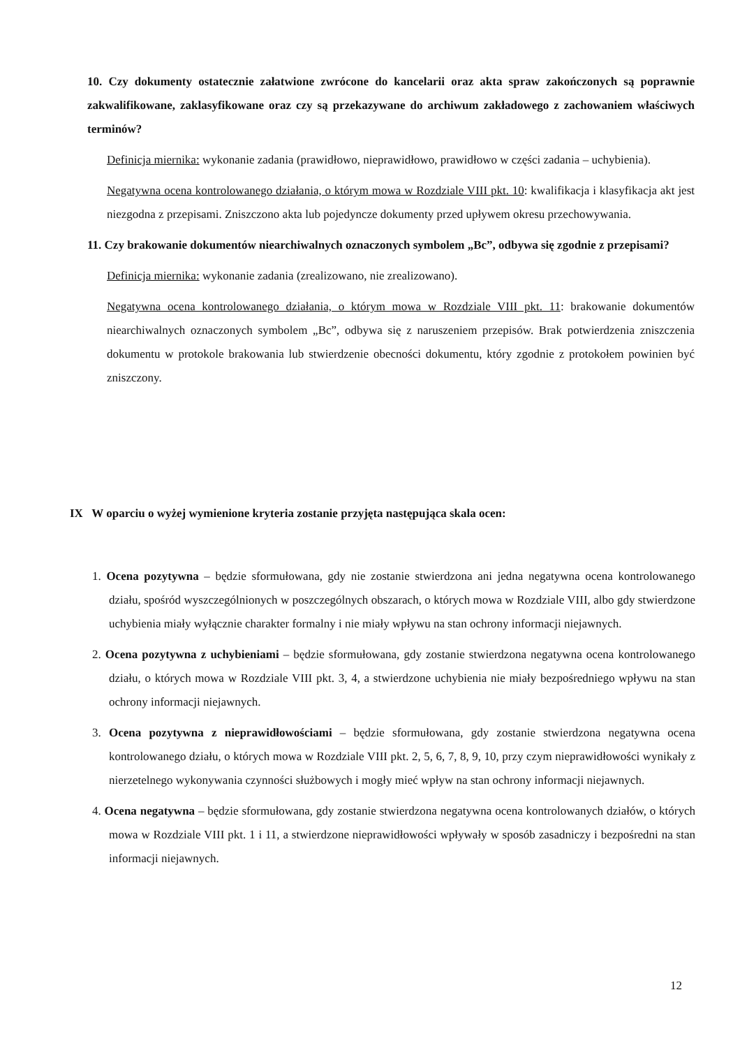10. Czy dokumenty ostatecznie załatwione zwrócone do kancelarii oraz akta spraw zakończonych są poprawnie zakwalifikowane, zaklasyfikowane oraz czy są przekazywane do archiwum zakładowego z zachowaniem właściwych terminów?
Definicja miernika: wykonanie zadania (prawidłowo, nieprawidłowo, prawidłowo w części zadania – uchybienia).
Negatywna ocena kontrolowanego działania, o którym mowa w Rozdziale VIII pkt. 10: kwalifikacja i klasyfikacja akt jest niezgodna z przepisami. Zniszczono akta lub pojedyncze dokumenty przed upływem okresu przechowywania.
11. Czy brakowanie dokumentów niearchiwalnych oznaczonych symbolem „Bc”, odbywa się zgodnie z przepisami?
Definicja miernika: wykonanie zadania (zrealizowano, nie zrealizowano).
Negatywna ocena kontrolowanego działania, o którym mowa w Rozdziale VIII pkt. 11: brakowanie dokumentów niearchiwalnych oznaczonych symbolem „Bc”, odbywa się z naruszeniem przepisów. Brak potwierdzenia zniszczenia dokumentu w protokole brakowania lub stwierdzenie obecności dokumentu, który zgodnie z protokołem powinien być zniszczony.
IX W oparciu o wyżej wymienione kryteria zostanie przyjęta następująca skala ocen:
1. Ocena pozytywna – będzie sformułowana, gdy nie zostanie stwierdzona ani jedna negatywna ocena kontrolowanego działu, spośród wyszczególnionych w poszczególnych obszarach, o których mowa w Rozdziale VIII, albo gdy stwierdzone uchybienia miały wyłącznie charakter formalny i nie miały wpływu na stan ochrony informacji niejawnych.
2. Ocena pozytywna z uchybieniami – będzie sformułowana, gdy zostanie stwierdzona negatywna ocena kontrolowanego działu, o których mowa w Rozdziale VIII pkt. 3, 4, a stwierdzone uchybienia nie miały bezpośredniego wpływu na stan ochrony informacji niejawnych.
3. Ocena pozytywna z nieprawidłowościami – będzie sformułowana, gdy zostanie stwierdzona negatywna ocena kontrolowanego działu, o których mowa w Rozdziale VIII pkt. 2, 5, 6, 7, 8, 9, 10, przy czym nieprawidłowości wynikały z nierzetelnego wykonywania czynności służbowych i mogły mieć wpływ na stan ochrony informacji niejawnych.
4. Ocena negatywna – będzie sformułowana, gdy zostanie stwierdzona negatywna ocena kontrolowanych działów, o których mowa w Rozdziale VIII pkt. 1 i 11, a stwierdzone nieprawidłowości wpływały w sposób zasadniczy i bezpośredni na stan informacji niejawnych.
12